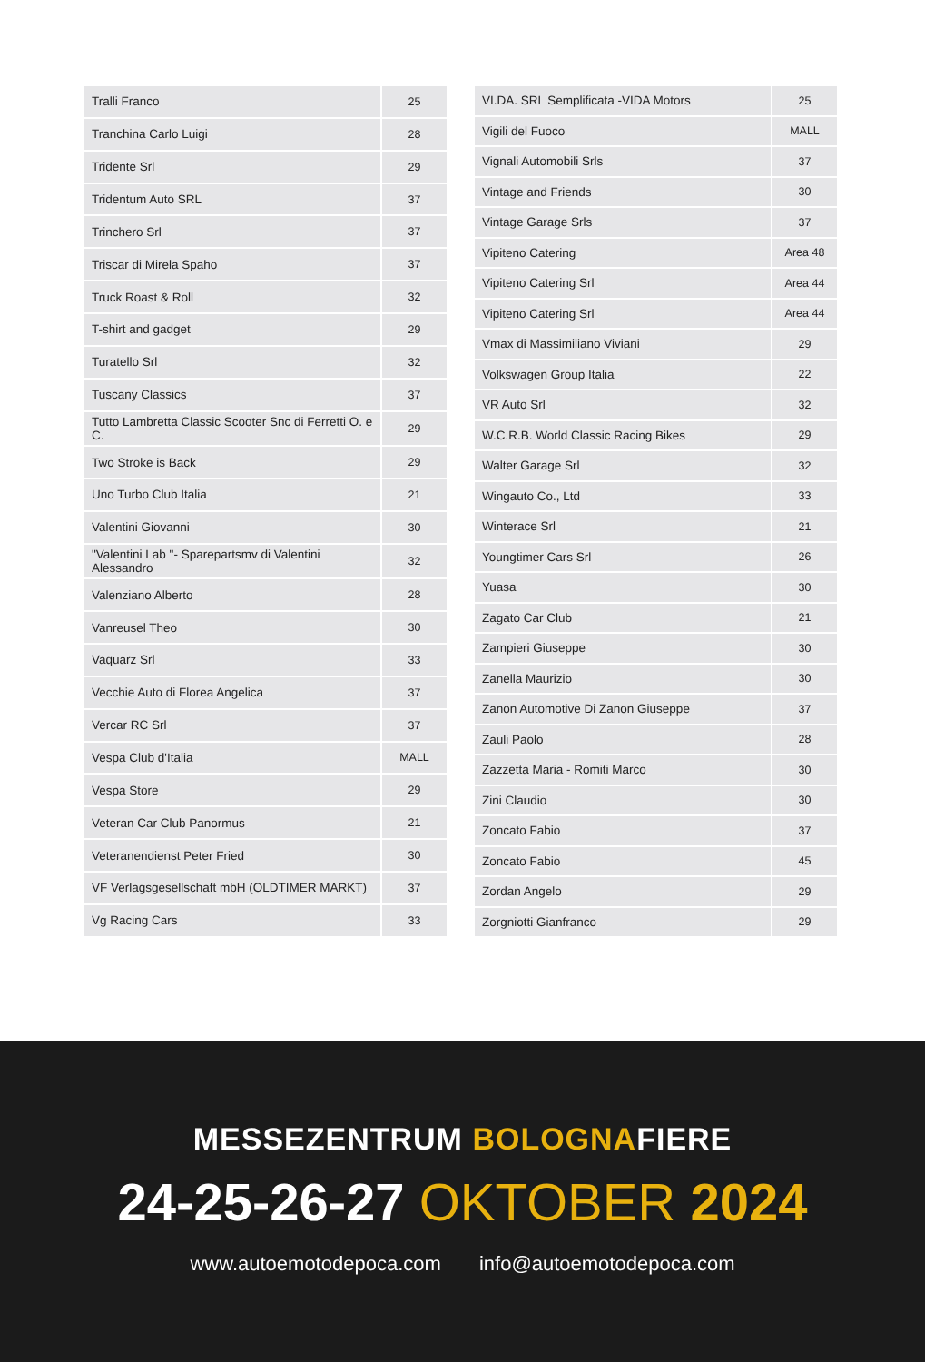| Tralli Franco | 25 |
| Tranchina Carlo Luigi | 28 |
| Tridente Srl | 29 |
| Tridentum Auto SRL | 37 |
| Trinchero Srl | 37 |
| Triscar di Mirela Spaho | 37 |
| Truck Roast & Roll | 32 |
| T-shirt and gadget | 29 |
| Turatello Srl | 32 |
| Tuscany Classics | 37 |
| Tutto Lambretta Classic Scooter Snc di Ferretti O. e C. | 29 |
| Two Stroke is Back | 29 |
| Uno Turbo Club Italia | 21 |
| Valentini Giovanni | 30 |
| "Valentini Lab "- Sparepartsmv di Valentini Alessandro | 32 |
| Valenziano Alberto | 28 |
| Vanreusel Theo | 30 |
| Vaquarz Srl | 33 |
| Vecchie Auto di Florea Angelica | 37 |
| Vercar RC Srl | 37 |
| Vespa Club d'Italia | MALL |
| Vespa Store | 29 |
| Veteran Car Club Panormus | 21 |
| Veteranendienst Peter Fried | 30 |
| VF Verlagsgesellschaft mbH (OLDTIMER MARKT) | 37 |
| Vg Racing Cars | 33 |
| VI.DA. SRL Semplificata -VIDA Motors | 25 |
| Vigili del Fuoco | MALL |
| Vignali Automobili Srls | 37 |
| Vintage and Friends | 30 |
| Vintage Garage Srls | 37 |
| Vipiteno Catering | Area 48 |
| Vipiteno Catering Srl | Area 44 |
| Vipiteno Catering Srl | Area 44 |
| Vmax di Massimiliano Viviani | 29 |
| Volkswagen Group Italia | 22 |
| VR Auto Srl | 32 |
| W.C.R.B. World Classic Racing Bikes | 29 |
| Walter Garage Srl | 32 |
| Wingauto Co., Ltd | 33 |
| Winterace Srl | 21 |
| Youngtimer Cars Srl | 26 |
| Yuasa | 30 |
| Zagato Car Club | 21 |
| Zampieri Giuseppe | 30 |
| Zanella Maurizio | 30 |
| Zanon Automotive Di Zanon Giuseppe | 37 |
| Zauli Paolo | 28 |
| Zazzetta Maria - Romiti Marco | 30 |
| Zini Claudio | 30 |
| Zoncato Fabio | 37 |
| Zoncato Fabio | 45 |
| Zordan Angelo | 29 |
| Zorgniotti Gianfranco | 29 |
MESSEZENTRUM BOLOGNAFIERE
24-25-26-27 OKTOBER 2024
www.autoemotodepoca.com info@autoemotodepoca.com